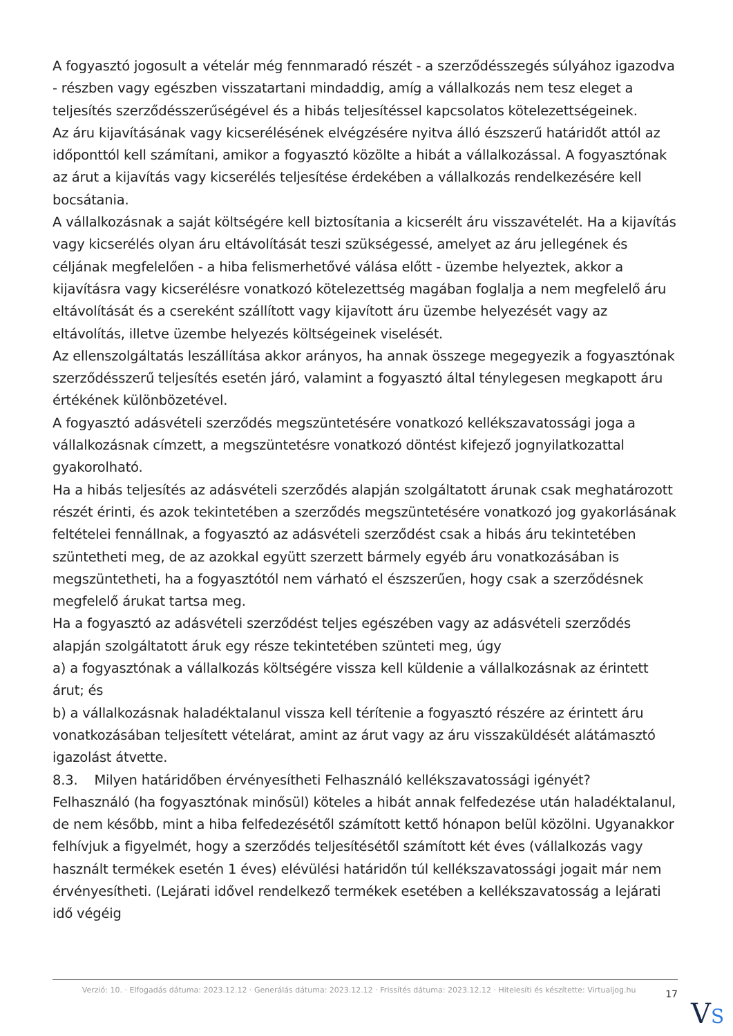A fogyasztó jogosult a vételár még fennmaradó részét - a szerződésszegés súlyához igazodva - részben vagy egészben visszatartani mindaddig, amíg a vállalkozás nem tesz eleget a teljesítés szerződésszerűségével és a hibás teljesítéssel kapcsolatos kötelezettségeinek.
Az áru kijavításának vagy kicserélésének elvégzésére nyitva álló észszerű határidőt attól az időponttól kell számítani, amikor a fogyasztó közölte a hibát a vállalkozással. A fogyasztónak az árut a kijavítás vagy kicserélés teljesítése érdekében a vállalkozás rendelkezésére kell bocsátania.
A vállalkozásnak a saját költségére kell biztosítania a kicserélt áru visszavételét. Ha a kijavítás vagy kicserélés olyan áru eltávolítását teszi szükségessé, amelyet az áru jellegének és céljának megfelelően - a hiba felismerhetővé válása előtt - üzembe helyeztek, akkor a kijavításra vagy kicserélésre vonatkozó kötelezettség magában foglalja a nem megfelelő áru eltávolítását és a csereként szállított vagy kijavított áru üzembe helyezését vagy az eltávolítás, illetve üzembe helyezés költségeinek viselését.
Az ellenszolgáltatás leszállítása akkor arányos, ha annak összege megegyezik a fogyasztónak szerződésszerű teljesítés esetén járó, valamint a fogyasztó által ténylegesen megkapott áru értékének különbözetével.
A fogyasztó adásvételi szerződés megszüntetésére vonatkozó kellékszavatossági joga a vállalkozásnak címzett, a megszüntetésre vonatkozó döntést kifejező jognyilatkozattal gyakorolható.
Ha a hibás teljesítés az adásvételi szerződés alapján szolgáltatott árunak csak meghatározott részét érinti, és azok tekintetében a szerződés megszüntetésére vonatkozó jog gyakorlásának feltételei fennállnak, a fogyasztó az adásvételi szerződést csak a hibás áru tekintetében szüntetheti meg, de az azokkal együtt szerzett bármely egyéb áru vonatkozásában is megszüntetheti, ha a fogyasztótól nem várható el észszerűen, hogy csak a szerződésnek megfelelő árukat tartsa meg.
Ha a fogyasztó az adásvételi szerződést teljes egészében vagy az adásvételi szerződés alapján szolgáltatott áruk egy része tekintetében szünteti meg, úgy
a) a fogyasztónak a vállalkozás költségére vissza kell küldenie a vállalkozásnak az érintett árut; és
b) a vállalkozásnak haladéktalanul vissza kell térítenie a fogyasztó részére az érintett áru vonatkozásában teljesített vételárat, amint az árut vagy az áru visszaküldését alátámasztó igazolást átvette.
8.3. Milyen határidőben érvényesítheti Felhasználó kellékszavatossági igényét?
Felhasználó (ha fogyasztónak minősül) köteles a hibát annak felfedezése után haladéktalanul, de nem később, mint a hiba felfedezésétől számított kettő hónapon belül közölni. Ugyanakkor felhívjuk a figyelmét, hogy a szerződés teljesítésétől számított két éves (vállalkozás vagy használt termékek esetén 1 éves) elévülési határidőn túl kellékszavatossági jogait már nem érvényesítheti. (Lejárati idővel rendelkező termékek esetében a kellékszavatosság a lejárati idő végéig
Verzió: 10. · Elfogadás dátuma: 2023.12.12 · Generálás dátuma: 2023.12.12 · Frissítés dátuma: 2023.12.12 · Hitelesíti és készítette: Virtualjog.hu
17
VS